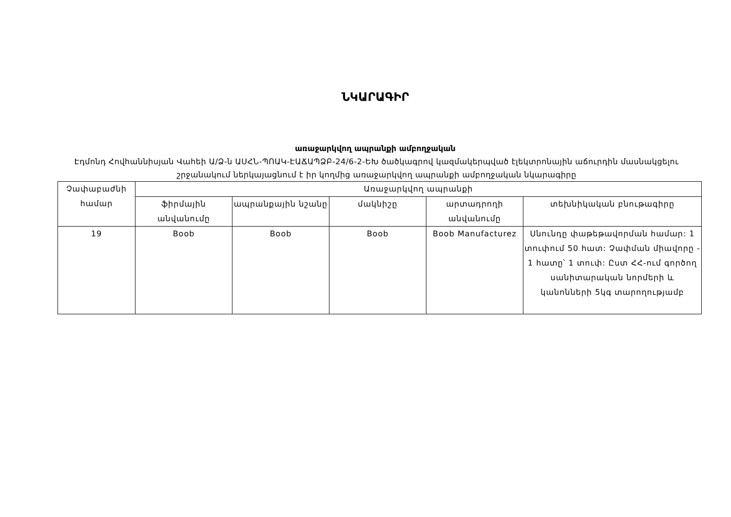ՆԿԱՐԱԳԻՐ
առաջարկվող ապրանքի ամբողջական
Էդմոնդ Հովհաննիսյան Վահեի Ա/Ձ-ն ԱՍՀՆ-ՊՈԱԿ-ԷԱՃԱՊՁԲ-24/6-2-ԵԽ ծածկագրով կազմակերպված էլեկտրոնային աճուրդին մասնակցելու շրջանակում ներկայացնում է իր կողմից առաջարկվող ապրանքի ամբողջական նկարագիրը
| Չափաբաժնի համար | Առաջարկվող ապրանքի | | | | |
| --- | --- | --- | --- | --- | --- |
| | ֆիրմային անվանումը | ապրանքային նշանը | մակնիշը | արտադրողի անվանումը | տեխնիկական բնութագիրը |
| 19 | Boob | Boob | Boob | Boob Manufacturez | Սնունդը փաթեթավորման համար: 1 տուփում 50 հատ: Չափման միավորը - 1 հատը՝ 1 տուփ: Ըստ ՀՀ-ում գործող սանիտարական նորմերի և կանոնների 5կգ տարողությամբ |